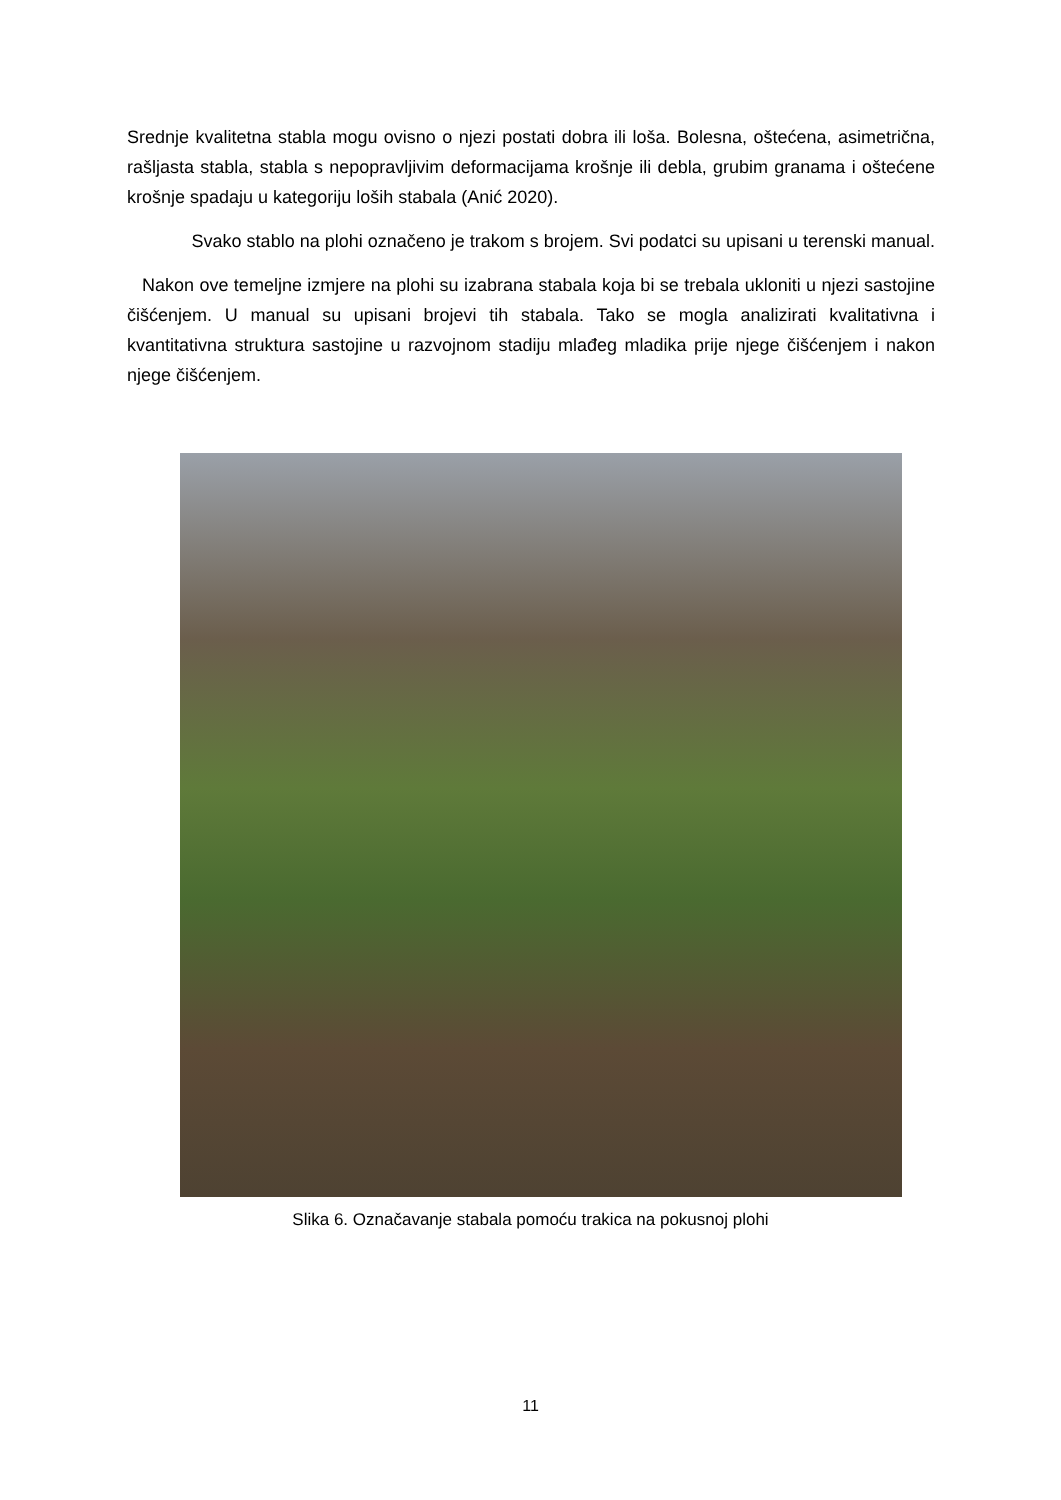Srednje kvalitetna stabla mogu ovisno o njezi postati dobra ili loša. Bolesna, oštećena, asimetrična, rašljasta stabla, stabla s nepopravljivim deformacijama krošnje ili debla, grubim granama i oštećene krošnje spadaju u kategoriju loših stabala (Anić 2020).
Svako stablo na plohi označeno je trakom s brojem. Svi podatci su upisani u terenski manual.
Nakon ove temeljne izmjere na plohi su izabrana stabala koja bi se trebala ukloniti u njezi sastojine čišćenjem. U manual su upisani brojevi tih stabala. Tako se mogla analizirati kvalitativna i kvantitativna struktura sastojine u razvojnom stadiju mlađeg mladika prije njege čišćenjem i nakon njege čišćenjem.
Slika 6. Označavanje stabala pomoću trakica na pokusnoj plohi
11